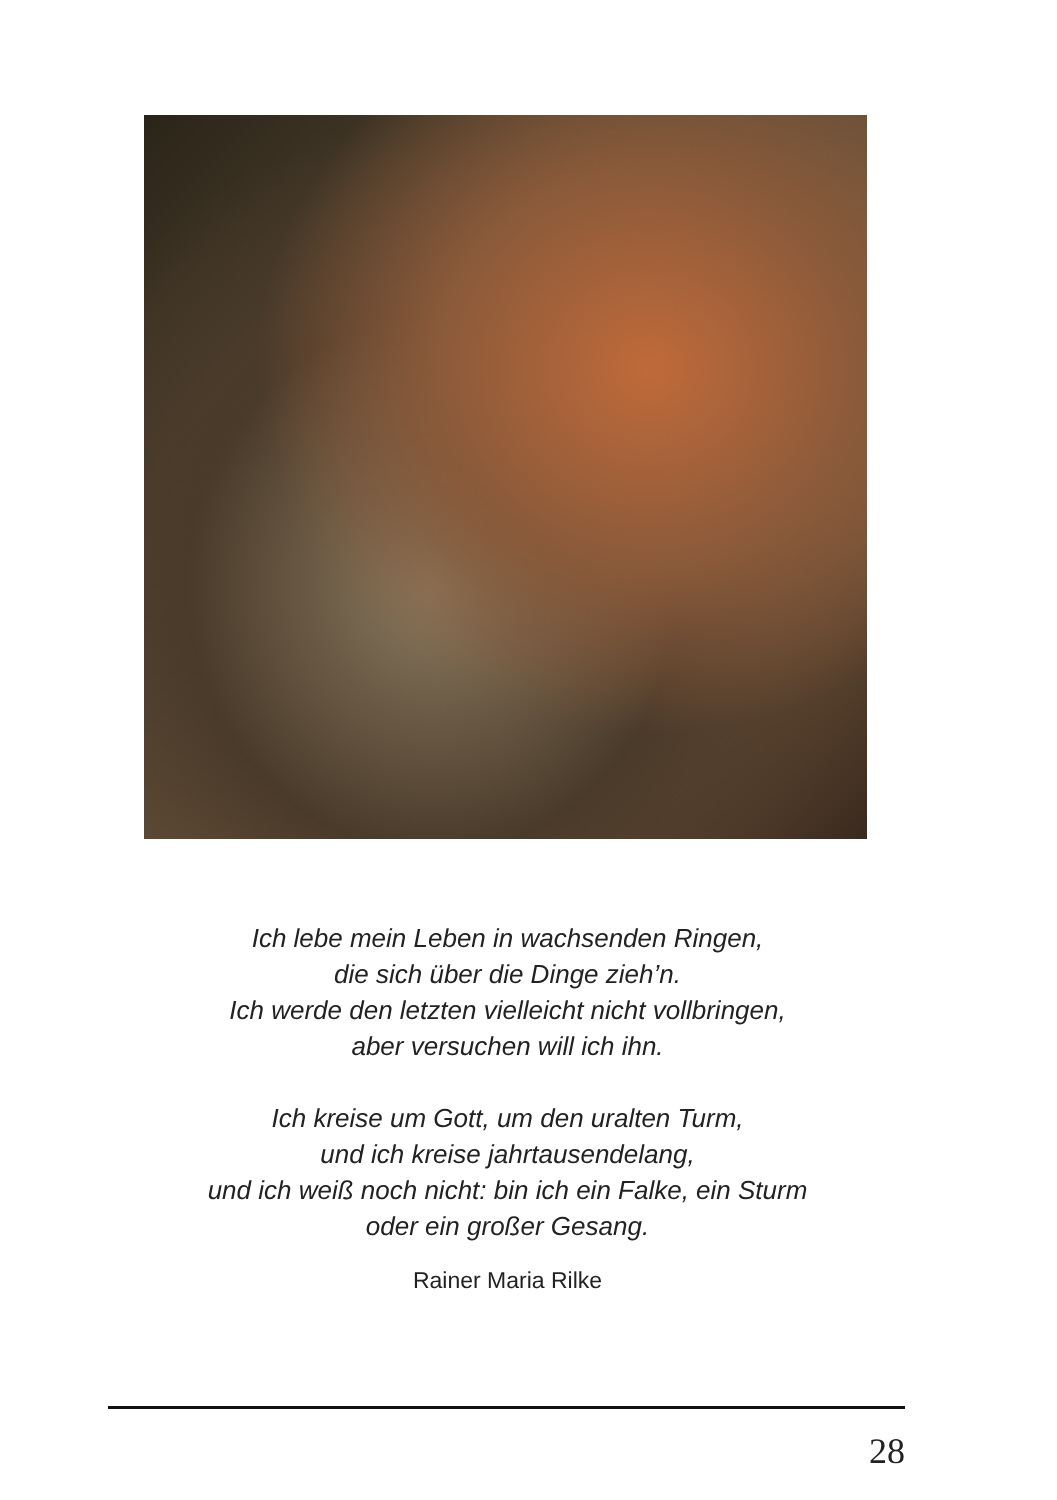Ich lebe mein Leben in wachsenden Ringen,
die sich über die Dinge zieh’n.
Ich werde den letzten vielleicht nicht vollbringen,
aber versuchen will ich ihn.
Ich kreise um Gott, um den uralten Turm,
und ich kreise jahrtausendelang,
und ich weiß noch nicht: bin ich ein Falke, ein Sturm
oder ein großer Gesang.
Rainer Maria Rilke
28